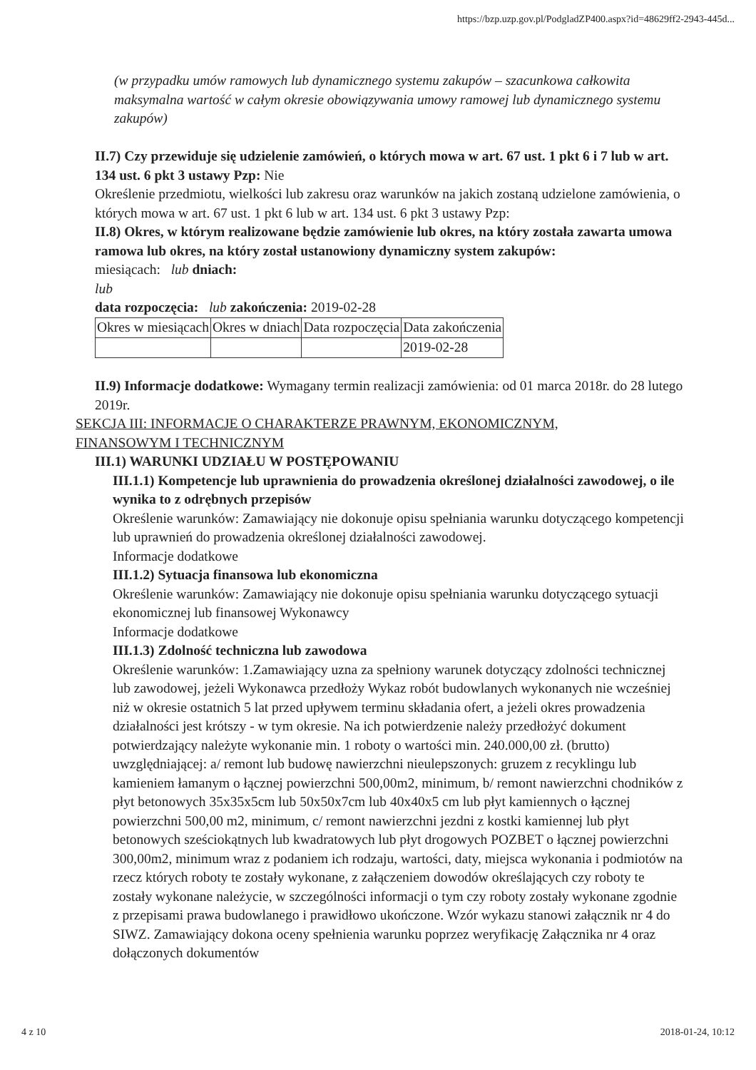https://bzp.uzp.gov.pl/PodgladZP400.aspx?id=48629ff2-2943-445d...
(w przypadku umów ramowych lub dynamicznego systemu zakupów – szacunkowa całkowita maksymalna wartość w całym okresie obowiązywania umowy ramowej lub dynamicznego systemu zakupów)
II.7) Czy przewiduje się udzielenie zamówień, o których mowa w art. 67 ust. 1 pkt 6 i 7 lub w art. 134 ust. 6 pkt 3 ustawy Pzp: Nie
Określenie przedmiotu, wielkości lub zakresu oraz warunków na jakich zostaną udzielone zamówienia, o których mowa w art. 67 ust. 1 pkt 6 lub w art. 134 ust. 6 pkt 3 ustawy Pzp:
II.8) Okres, w którym realizowane będzie zamówienie lub okres, na który została zawarta umowa ramowa lub okres, na który został ustanowiony dynamiczny system zakupów:
miesiącach: lub dniach:
lub
data rozpoczęcia: lub zakończenia: 2019-02-28
| Okres w miesiącach | Okres w dniach | Data rozpoczęcia | Data zakończenia |
| | | | 2019-02-28 |
II.9) Informacje dodatkowe: Wymagany termin realizacji zamówienia: od 01 marca 2018r. do 28 lutego 2019r.
SEKCJA III: INFORMACJE O CHARAKTERZE PRAWNYM, EKONOMICZNYM, FINANSOWYM I TECHNICZNYM
III.1) WARUNKI UDZIAŁU W POSTĘPOWANIU
III.1.1) Kompetencje lub uprawnienia do prowadzenia określonej działalności zawodowej, o ile wynika to z odrębnych przepisów
Określenie warunków: Zamawiający nie dokonuje opisu spełniania warunku dotyczącego kompetencji lub uprawnień do prowadzenia określonej działalności zawodowej.
Informacje dodatkowe
III.1.2) Sytuacja finansowa lub ekonomiczna
Określenie warunków: Zamawiający nie dokonuje opisu spełniania warunku dotyczącego sytuacji ekonomicznej lub finansowej Wykonawcy
Informacje dodatkowe
III.1.3) Zdolność techniczna lub zawodowa
Określenie warunków: 1.Zamawiający uzna za spełniony warunek dotyczący zdolności technicznej lub zawodowej, jeżeli Wykonawca przedłoży Wykaz robót budowlanych wykonanych nie wcześniej niż w okresie ostatnich 5 lat przed upływem terminu składania ofert, a jeżeli okres prowadzenia działalności jest krótszy - w tym okresie. Na ich potwierdzenie należy przedłożyć dokument potwierdzający należyte wykonanie min. 1 roboty o wartości min. 240.000,00 zł. (brutto) uwzględniającej: a/ remont lub budowę nawierzchni nieulepszonych: gruzem z recyklingu lub kamieniem łamanym o łącznej powierzchni 500,00m2, minimum, b/ remont nawierzchni chodników z płyt betonowych 35x35x5cm lub 50x50x7cm lub 40x40x5 cm lub płyt kamiennych o łącznej powierzchni 500,00 m2, minimum, c/ remont nawierzchni jezdni z kostki kamiennej lub płyt betonowych sześciokątnych lub kwadratowych lub płyt drogowych POZBET o łącznej powierzchni 300,00m2, minimum wraz z podaniem ich rodzaju, wartości, daty, miejsca wykonania i podmiotów na rzecz których roboty te zostały wykonane, z załączeniem dowodów określających czy roboty te zostały wykonane należycie, w szczególności informacji o tym czy roboty zostały wykonane zgodnie z przepisami prawa budowlanego i prawidłowo ukończone. Wzór wykazu stanowi załącznik nr 4 do SIWZ. Zamawiający dokona oceny spełnienia warunku poprzez weryfikację Załącznika nr 4 oraz dołączonych dokumentów
4 z 10 2018-01-24, 10:12